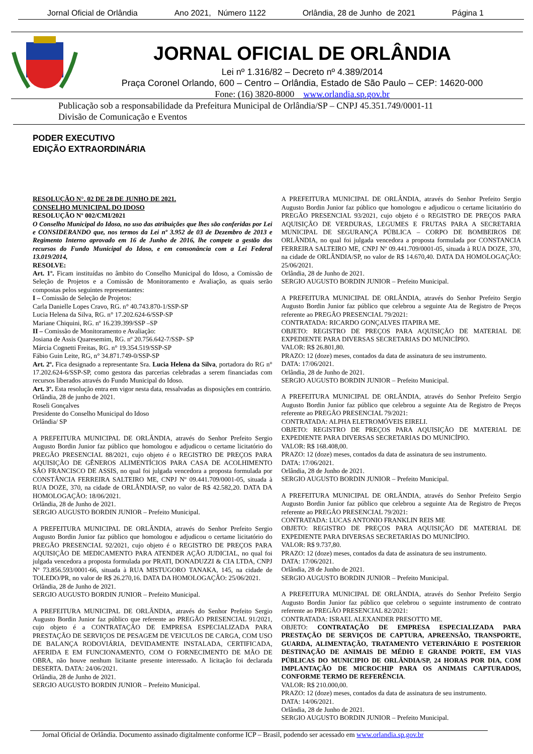Jornal Oficial de Orlândia Ano 2021, Número 1122 Orlândia, 28 de Junho de 2021 Página 1
JORNAL OFICIAL DE ORLÂNDIA
Lei nº 1.316/82 – Decreto nº 4.389/2014
Praça Coronel Orlando, 600 – Centro – Orlândia, Estado de São Paulo – CEP: 14620-000
Fone: (16) 3820-8000 www.orlandia.sp.gov.br
Publicação sob a responsabilidade da Prefeitura Municipal de Orlândia/SP – CNPJ 45.351.749/0001-11
Divisão de Comunicação e Eventos
PODER EXECUTIVO
EDIÇÃO EXTRAORDINÁRIA
RESOLUÇÃO N°. 02 DE 28 DE JUNHO DE 2021.
CONSELHO MUNICIPAL DO IDOSO
RESOLUÇÃO Nº 002/CMI/2021
O Conselho Municipal do Idoso, no uso das atribuições que lhes são conferidas por Lei e CONSIDERANDO que, nos termos da Lei nº 3.952 de 03 de Dezembro de 2013 e Regimento Interno aprovado em 16 de Junho de 2016, lhe compete a gestão dos recursos do Fundo Municipal do Idoso, e em consonância com a Lei Federal 13.019/2014,
RESOLVE:
Art. 1º. Ficam instituídas no âmbito do Conselho Municipal do Idoso, a Comissão de Seleção de Projetos e a Comissão de Monitoramento e Avaliação, as quais serão compostas pelos seguintes representantes:
I – Comissão de Seleção de Projetos:
Carla Danielle Lopes Cravo, RG. n° 40.743.870-1/SSP-SP
Lucia Helena da Silva, RG. n° 17.202.624-6/SSP-SP
Mariane Chiquini, RG. nº 16.239.399/SSP –SP
II – Comissão de Monitoramento e Avaliação:
Josiana de Assis Quaresemim, RG. nº 20.756.642-7/SSP- SP
Márcia Cognetti Freitas, RG. n° 19.354.519/SSP-SP
Fábio Guin Leite, RG, n° 34.871.749-0/SSP-SP
Art. 2º. Fica designado a representante Sra. Lucia Helena da Silva, portadora do RG n° 17.202.624-6/SSP-SP, como gestora das parcerias celebradas a serem financiadas com recursos liberados através do Fundo Municipal do Idoso.
Art. 3º. Esta resolução entra em vigor nesta data, ressalvadas as disposições em contrário.
Orlândia, 28 de junho de 2021.
Roseli Gonçalves
Presidente do Conselho Municipal do Idoso
Orlândia/ SP
A PREFEITURA MUNICIPAL DE ORLÂNDIA, através do Senhor Prefeito Sergio Augusto Bordin Junior faz público que homologou e adjudicou o certame licitatório do PREGÃO PRESENCIAL 88/2021, cujo objeto é o REGISTRO DE PREÇOS PARA AQUISIÇÃO DE GÊNEROS ALIMENTÍCIOS PARA CASA DE ACOLHIMENTO SÃO FRANCISCO DE ASSIS, no qual foi julgada vencedora a proposta formulada por CONSTÂNCIA FERREIRA SALTEIRO ME, CNPJ Nº 09.441.709/0001-05, situada à RUA DOZE, 370, na cidade de ORLÂNDIA/SP, no valor de R$ 42.582,20. DATA DA HOMOLOGAÇÃO: 18/06/2021.
Orlândia, 28 de Junho de 2021.
SERGIO AUGUSTO BORDIN JUNIOR – Prefeito Municipal.
A PREFEITURA MUNICIPAL DE ORLÂNDIA, através do Senhor Prefeito Sergio Augusto Bordin Junior faz público que homologou e adjudicou o certame licitatório do PREGÃO PRESENCIAL 92/2021, cujo objeto é o REGISTRO DE PREÇOS PARA AQUISIÇÃO DE MEDICAMENTO PARA ATENDER AÇÃO JUDICIAL, no qual foi julgada vencedora a proposta formulada por PRATI, DONADUZZI & CIA LTDA, CNPJ Nº 73.856.593/0001-66, situada à RUA MISTUGORO TANAKA, 145, na cidade de TOLEDO/PR, no valor de R$ 26.270,16. DATA DA HOMOLOGAÇÃO: 25/06/2021.
Orlândia, 28 de Junho de 2021.
SERGIO AUGUSTO BORDIN JUNIOR – Prefeito Municipal.
A PREFEITURA MUNICIPAL DE ORLÂNDIA, através do Senhor Prefeito Sergio Augusto Bordin Junior faz público que referente ao PREGÃO PRESENCIAL 91/2021, cujo objeto é a CONTRATAÇÃO DE EMPRESA ESPECIALIZADA PARA PRESTAÇÃO DE SERVIÇOS DE PESAGEM DE VEICULOS DE CARGA, COM USO DE BALANÇA RODOVIÁRIA, DEVIDAMENTE INSTALADA, CERTIFICADA, AFERIDA E EM FUNCIONAMENTO, COM O FORNECIMENTO DE MÃO DE OBRA, não houve nenhum licitante presente interessado. A licitação foi declarada DESERTA. DATA: 24/06/2021.
Orlândia, 28 de Junho de 2021.
SERGIO AUGUSTO BORDIN JUNIOR – Prefeito Municipal.
A PREFEITURA MUNICIPAL DE ORLÂNDIA, através do Senhor Prefeito Sergio Augusto Bordin Junior faz público que homologou e adjudicou o certame licitatório do PREGÃO PRESENCIAL 93/2021, cujo objeto é o REGISTRO DE PREÇOS PARA AQUISIÇÃO DE VERDURAS, LEGUMES E FRUTAS PARA A SECRETARIA MUNICIPAL DE SEGURANÇA PÚBLICA – CORPO DE BOMBEIROS DE ORLÂNDIA, no qual foi julgada vencedora a proposta formulada por CONSTANCIA FERREIRA SALTEIRO ME, CNPJ Nº 09.441.709/0001-05, situada à RUA DOZE, 370, na cidade de ORLÂNDIA/SP, no valor de R$ 14.670,40. DATA DA HOMOLOGAÇÃO: 25/06/2021.
Orlândia, 28 de Junho de 2021.
SERGIO AUGUSTO BORDIN JUNIOR – Prefeito Municipal.
A PREFEITURA MUNICIPAL DE ORLÂNDIA, através do Senhor Prefeito Sergio Augusto Bordin Junior faz público que celebrou a seguinte Ata de Registro de Preços referente ao PREGÃO PRESENCIAL 79/2021:
CONTRATADA: RICARDO GONÇALVES ITAPIRA ME.
OBJETO: REGISTRO DE PREÇOS PARA AQUISIÇÃO DE MATERIAL DE EXPEDIENTE PARA DIVERSAS SECRETARIAS DO MUNICÍPIO.
VALOR: R$ 26.801,80.
PRAZO: 12 (doze) meses, contados da data de assinatura de seu instrumento.
DATA: 17/06/2021.
Orlândia, 28 de Junho de 2021.
SERGIO AUGUSTO BORDIN JUNIOR – Prefeito Municipal.
A PREFEITURA MUNICIPAL DE ORLÂNDIA, através do Senhor Prefeito Sergio Augusto Bordin Junior faz público que celebrou a seguinte Ata de Registro de Preços referente ao PREGÃO PRESENCIAL 79/2021:
CONTRATADA: ALPHA ELETROMÓVEIS EIRELI.
OBJETO: REGISTRO DE PREÇOS PARA AQUISIÇÃO DE MATERIAL DE EXPEDIENTE PARA DIVERSAS SECRETARIAS DO MUNICÍPIO.
VALOR: R$ 168.408,00.
PRAZO: 12 (doze) meses, contados da data de assinatura de seu instrumento.
DATA: 17/06/2021.
Orlândia, 28 de Junho de 2021.
SERGIO AUGUSTO BORDIN JUNIOR – Prefeito Municipal.
A PREFEITURA MUNICIPAL DE ORLÂNDIA, através do Senhor Prefeito Sergio Augusto Bordin Junior faz público que celebrou a seguinte Ata de Registro de Preços referente ao PREGÃO PRESENCIAL 79/2021:
CONTRATADA: LUCAS ANTONIO FRANKLIN REIS ME
OBJETO: REGISTRO DE PREÇOS PARA AQUISIÇÃO DE MATERIAL DE EXPEDIENTE PARA DIVERSAS SECRETARIAS DO MUNICÍPIO.
VALOR: R$ 9.737,80.
PRAZO: 12 (doze) meses, contados da data de assinatura de seu instrumento.
DATA: 17/06/2021.
Orlândia, 28 de Junho de 2021.
SERGIO AUGUSTO BORDIN JUNIOR – Prefeito Municipal.
A PREFEITURA MUNICIPAL DE ORLÂNDIA, através do Senhor Prefeito Sergio Augusto Bordin Junior faz público que celebrou o seguinte instrumento de contrato referente ao PREGÃO PRESENCIAL 82/2021:
CONTRATADA: ISRAEL ALEXANDER PRESOTTO ME.
OBJETO: CONTRATAÇÃO DE EMPRESA ESPECIALIZADA PARA PRESTAÇÃO DE SERVIÇOS DE CAPTURA, APREENSÃO, TRANSPORTE, GUARDA, ALIMENTAÇÃO, TRATAMENTO VETERINÁRIO E POSTERIOR DESTINAÇÃO DE ANIMAIS DE MÉDIO E GRANDE PORTE, EM VIAS PÚBLICAS DO MUNICIPIO DE ORLÂNDIA/SP, 24 HORAS POR DIA, COM IMPLANTAÇÃO DE MICROCHIP PARA OS ANIMAIS CAPTURADOS, CONFORME TERMO DE REFERÊNCIA.
VALOR: R$ 210.000,00.
PRAZO: 12 (doze) meses, contados da data de assinatura de seu instrumento.
DATA: 14/06/2021.
Orlândia, 28 de Junho de 2021.
SERGIO AUGUSTO BORDIN JUNIOR – Prefeito Municipal.
Jornal Oficial de Orlândia. Documento assinado digitalmente conforme ICP – Brasil, podendo ser acessado em www.orlandia.sp.gov.br